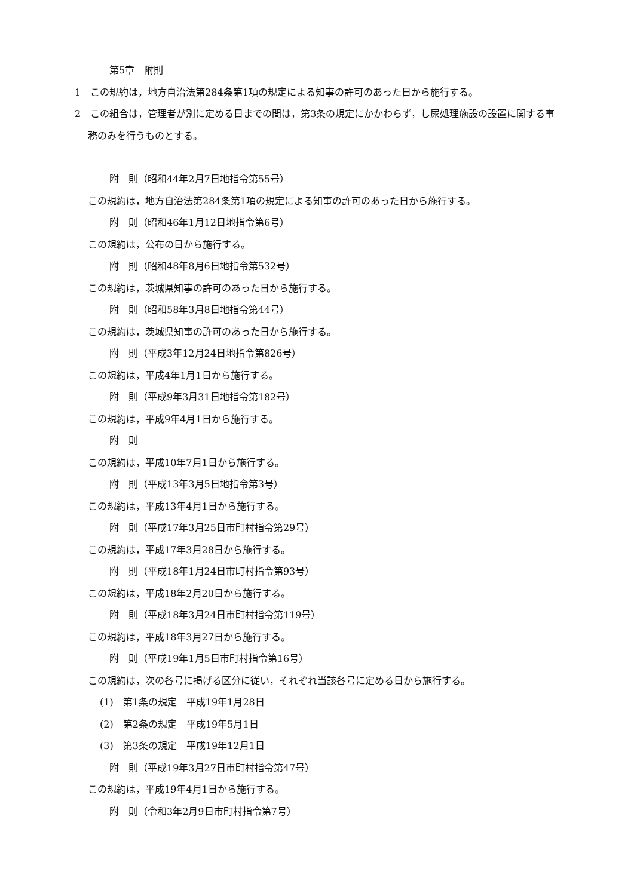第5章　附則
1　この規約は，地方自治法第284条第1項の規定による知事の許可のあった日から施行する。
2　この組合は，管理者が別に定める日までの間は，第3条の規定にかかわらず，し尿処理施設の設置に関する事務のみを行うものとする。
附　則（昭和44年2月7日地指令第55号）
この規約は，地方自治法第284条第1項の規定による知事の許可のあった日から施行する。
附　則（昭和46年1月12日地指令第6号）
この規約は，公布の日から施行する。
附　則（昭和48年8月6日地指令第532号）
この規約は，茨城県知事の許可のあった日から施行する。
附　則（昭和58年3月8日地指令第44号）
この規約は，茨城県知事の許可のあった日から施行する。
附　則（平成3年12月24日地指令第826号）
この規約は，平成4年1月1日から施行する。
附　則（平成9年3月31日地指令第182号）
この規約は，平成9年4月1日から施行する。
附　則
この規約は，平成10年7月1日から施行する。
附　則（平成13年3月5日地指令第3号）
この規約は，平成13年4月1日から施行する。
附　則（平成17年3月25日市町村指令第29号）
この規約は，平成17年3月28日から施行する。
附　則（平成18年1月24日市町村指令第93号）
この規約は，平成18年2月20日から施行する。
附　則（平成18年3月24日市町村指令第119号）
この規約は，平成18年3月27日から施行する。
附　則（平成19年1月5日市町村指令第16号）
この規約は，次の各号に掲げる区分に従い，それぞれ当該各号に定める日から施行する。
(1)　第1条の規定　平成19年1月28日
(2)　第2条の規定　平成19年5月1日
(3)　第3条の規定　平成19年12月1日
附　則（平成19年3月27日市町村指令第47号）
この規約は，平成19年4月1日から施行する。
附　則（令和3年2月9日市町村指令第7号）